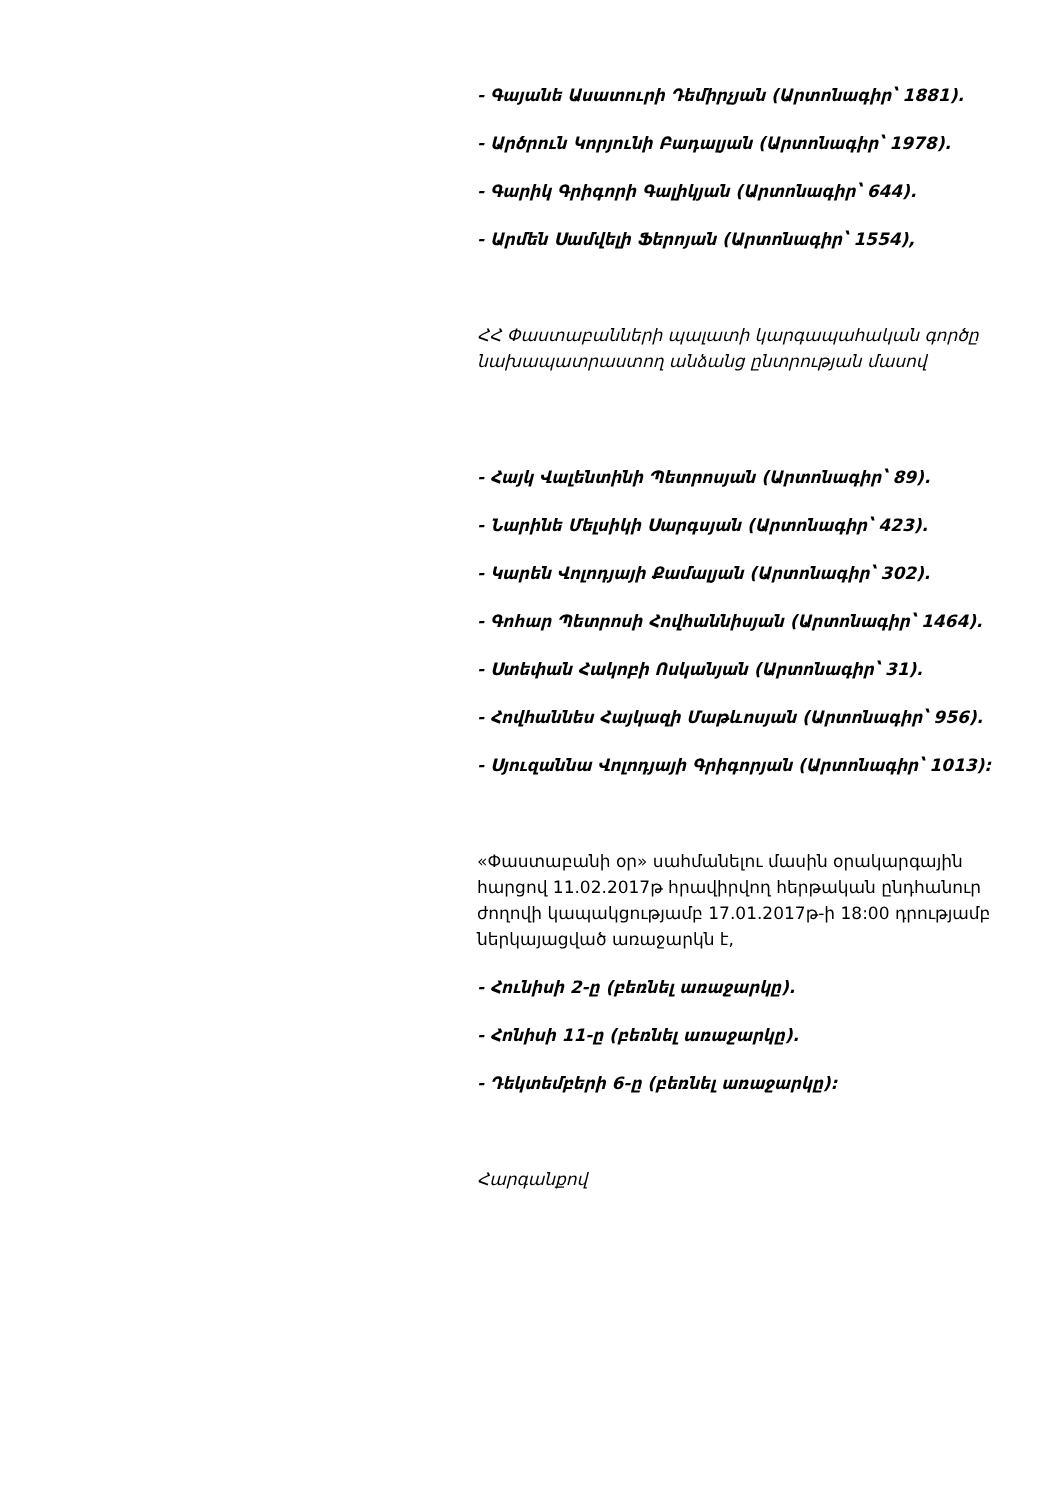- Գայանե Ասատուրի Դեմիրչյան (Արտոնագիր՝ 1881).
- Արծրուն Կորյունի Բադալյան (Արտոնագիր՝ 1978).
- Գարիկ Գրիգորի Գալիկյան (Արտոնագիր՝ 644).
- Արմեն Սամվելի Ֆերոյան (Արտոնագիր՝ 1554),
ՀՀ Փաստաբանների պալատի կարգապահական գործը նախապատրաստող անձանց ընտրության մասով
- Հայկ Վալենտինի Պետրոսյան (Արտոնագիր՝ 89).
- Նարինե Մելսիկի Սարգսյան (Արտոնագիր՝ 423).
- Կարեն Վոլոդյայի Քամալյան (Արտոնագիր՝ 302).
- Գոհար Պետրոսի Հովհաննիսյան (Արտոնագիր՝ 1464).
- Ստեփան Հակոբի Ոսկանյան (Արտոնագիր՝ 31).
- Հովհաննես Հայկազի Մաթևոսյան (Արտոնագիր՝ 956).
- Սյուզաննա Վոլոդյայի Գրիգորյան (Արտոնագիր՝ 1013):
«Փաստաբանի օր» սահմանելու մասին օրակարգային հարցով 11.02.2017թ հրավիրվող հերթական ընդհանուր ժողովի կապակցությամբ 17.01.2017թ-ի 18:00 դրությամբ ներկայացված առաջարկն է,
- Հունիսի 2-ը (բեռնել առաջարկը).
- Հոնիսի 11-ը (բեռնել առաջարկը).
- Դեկտեմբերի 6-ը (բեռնել առաջարկը):
Հարգանքով